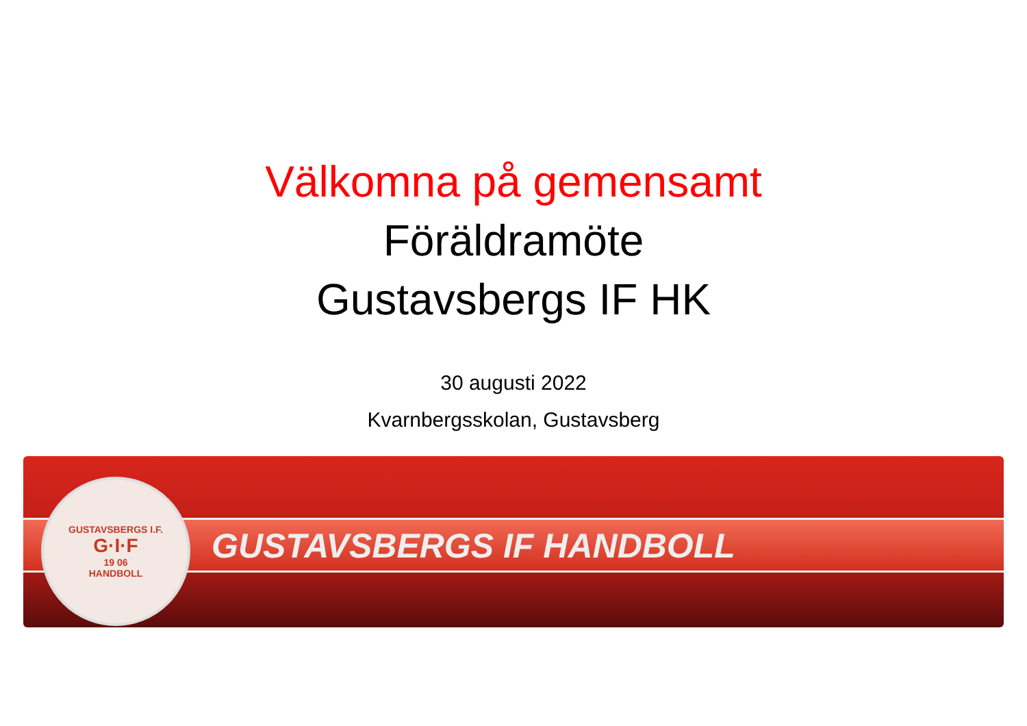Välkomna på gemensamt
Föräldramöte
Gustavsbergs IF HK
30 augusti 2022
Kvarnbergsskolan, Gustavsberg
GUSTAVSBERGS I.F.
G·I·F
19 06
HANDBOLL
GUSTAVSBERGS IF HANDBOLL